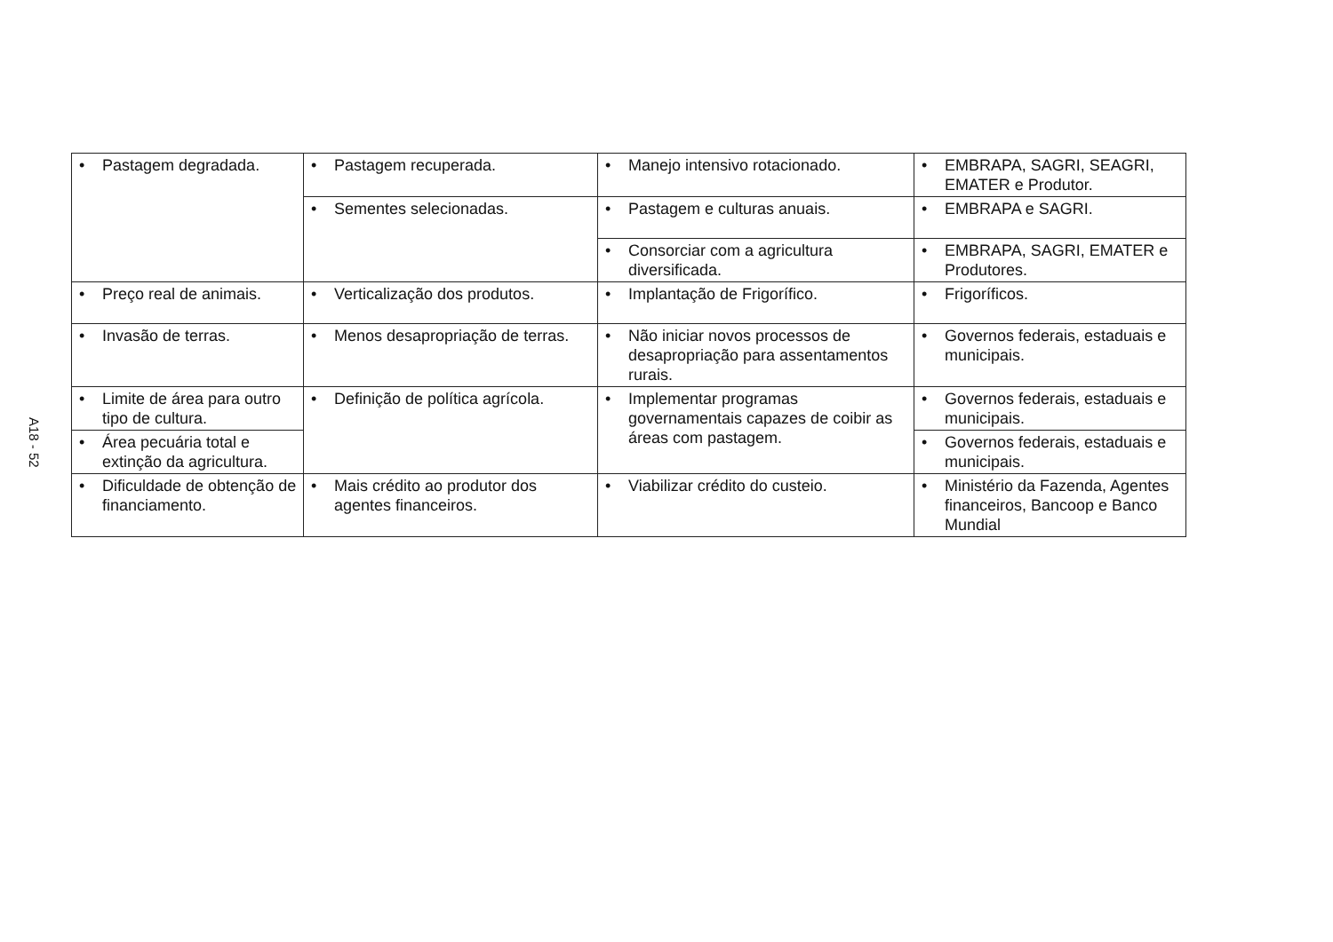A18 - 52
| • Pastagem degradada. | • Pastagem recuperada. | • Manejo intensivo rotacionado. | • EMBRAPA, SAGRI, SEAGRI, EMATER e Produtor. |
| | • Sementes selecionadas. | • Pastagem e culturas anuais. | • EMBRAPA e SAGRI. |
| | | • Consorciar com a agricultura diversificada. | • EMBRAPA, SAGRI, EMATER e Produtores. |
| • Preço real de animais. | • Verticalização dos produtos. | • Implantação de Frigorífico. | • Frigoríficos. |
| • Invasão de terras. | • Menos desapropriação de terras. | • Não iniciar novos processos de desapropriação para assentamentos rurais. | • Governos federais, estaduais e municipais. |
| • Limite de área para outro tipo de cultura. | • Definição de política agrícola. | • Implementar programas governamentais capazes de coibir as áreas com pastagem. | • Governos federais, estaduais e municipais. |
| • Área pecuária total e extinção da agricultura. | | | • Governos federais, estaduais e municipais. |
| • Dificuldade de obtenção de financiamento. | • Mais crédito ao produtor dos agentes financeiros. | • Viabilizar crédito do custeio. | • Ministério da Fazenda, Agentes financeiros, Bancoop e Banco Mundial |